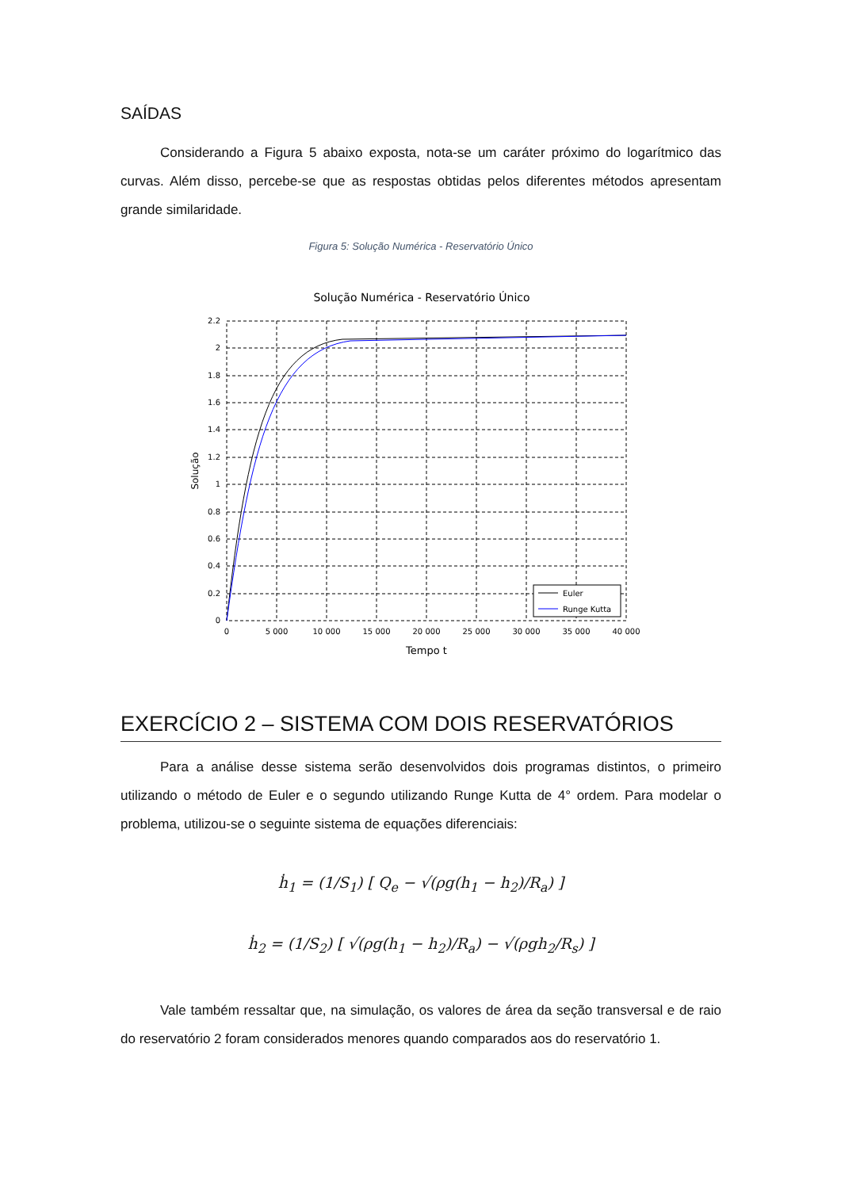SAÍDAS
Considerando a Figura 5 abaixo exposta, nota-se um caráter próximo do logarítmico das curvas. Além disso, percebe-se que as respostas obtidas pelos diferentes métodos apresentam grande similaridade.
Figura 5: Solução Numérica - Reservatório Único
Solução Numérica - Reservatório Único
Euler
Runge Kutta
2.2
2
1.8
1.6
1.4
1.2
1
0.8
0.6
0.4
0.2
0
0
5 000
10 000
15 000
20 000
25 000
30 000
35 000
40 000
Tempo t
Solução
EXERCÍCIO 2 – SISTEMA COM DOIS RESERVATÓRIOS
Para a análise desse sistema serão desenvolvidos dois programas distintos, o primeiro utilizando o método de Euler e o segundo utilizando Runge Kutta de 4° ordem. Para modelar o problema, utilizou-se o seguinte sistema de equações diferenciais:
ḣ<sub>1</sub> = (1/S<sub>1</sub>) [ Q<sub>e</sub> − √(ρg(h<sub>1</sub> − h<sub>2</sub>)/R<sub>a</sub>) ]
ḣ<sub>2</sub> = (1/S<sub>2</sub>) [ √(ρg(h<sub>1</sub> − h<sub>2</sub>)/R<sub>a</sub>) − √(ρgh<sub>2</sub>/R<sub>s</sub>) ]
Vale também ressaltar que, na simulação, os valores de área da seção transversal e de raio do reservatório 2 foram considerados menores quando comparados aos do reservatório 1.